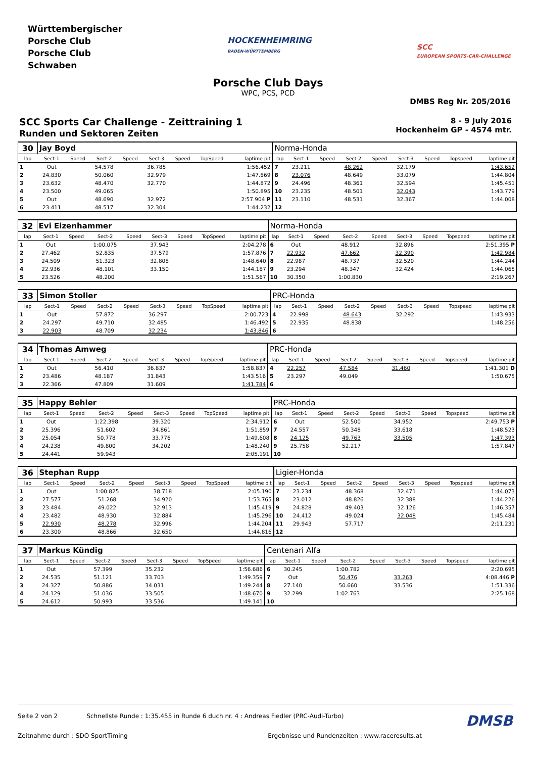Württembergischer
Porsche Club
Porsche Club
Schwaben
HOCKENHEIMRING
BADEN-WÜRTTEMBERG
SCC
EUROPEAN SPORTS-CAR-CHALLENGE
Porsche Club Days
WPC, PCS, PCD
DMBS Reg Nr. 205/2016
SCC Sports Car Challenge - Zeittraining 1
Runden und Sektoren Zeiten
8 - 9 July 2016
Hockenheim GP - 4574 mtr.
| 30 | Jay Boyd | | | | | | | | Norma-Honda | | | | | | | | |
| lap | Sect-1 | Speed | Sect-2 | Speed | Sect-3 | Speed | TopSpeed | laptime pit | lap | Sect-1 | Speed | Sect-2 | Speed | Sect-3 | Speed | Topspeed | laptime pit |
| 1 | Out | | 54.578 | | 36.785 | | | 1:56.452 | 7 | 23.211 | | 48.262 | | 32.179 | | | 1:43.652 |
| 2 | 24.830 | | 50.060 | | 32.979 | | | 1:47.869 | 8 | 23.076 | | 48.649 | | 33.079 | | | 1:44.804 |
| 3 | 23.632 | | 48.470 | | 32.770 | | | 1:44.872 | 9 | 24.496 | | 48.361 | | 32.594 | | | 1:45.451 |
| 4 | 23.500 | | 49.065 | | | | | 1:50.895 | 10 | 23.235 | | 48.501 | | 32.043 | | | 1:43.779 |
| 5 | Out | | 48.690 | | 32.972 | | | 2:57.904 P | 11 | 23.110 | | 48.531 | | 32.367 | | | 1:44.008 |
| 6 | 23.411 | | 48.517 | | 32.304 | | | 1:44.232 | 12 | | | | | | | | |
| 32 | Evi Eizenhammer | | | | | | | | Norma-Honda | | | | | | | | |
| lap | Sect-1 | Speed | Sect-2 | Speed | Sect-3 | Speed | TopSpeed | laptime pit | lap | Sect-1 | Speed | Sect-2 | Speed | Sect-3 | Speed | Topspeed | laptime pit |
| 1 | Out | | 1:00.075 | | 37.943 | | | 2:04.278 | 6 | Out | | 48.912 | | 32.896 | | | 2:51.395 P |
| 2 | 27.462 | | 52.835 | | 37.579 | | | 1:57.876 | 7 | 22.932 | | 47.662 | | 32.390 | | | 1:42.984 |
| 3 | 24.509 | | 51.323 | | 32.808 | | | 1:48.640 | 8 | 22.987 | | 48.737 | | 32.520 | | | 1:44.244 |
| 4 | 22.936 | | 48.101 | | 33.150 | | | 1:44.187 | 9 | 23.294 | | 48.347 | | 32.424 | | | 1:44.065 |
| 5 | 23.526 | | 48.200 | | | | | 1:51.567 | 10 | 30.350 | | 1:00.830 | | | | | 2:19.267 |
| 33 | Simon Stoller | | | | | | | | PRC-Honda | | | | | | | | |
| lap | Sect-1 | Speed | Sect-2 | Speed | Sect-3 | Speed | TopSpeed | laptime pit | lap | Sect-1 | Speed | Sect-2 | Speed | Sect-3 | Speed | Topspeed | laptime pit |
| 1 | Out | | 57.872 | | 36.297 | | | 2:00.723 | 4 | 22.998 | | 48.643 | | 32.292 | | | 1:43.933 |
| 2 | 24.297 | | 49.710 | | 32.485 | | | 1:46.492 | 5 | 22.935 | | 48.838 | | | | | 1:48.256 |
| 3 | 22.903 | | 48.709 | | 32.234 | | | 1:43.846 | 6 | | | | | | | | |
| 34 | Thomas Amweg | | | | | | | | PRC-Honda | | | | | | | | |
| lap | Sect-1 | Speed | Sect-2 | Speed | Sect-3 | Speed | TopSpeed | laptime pit | lap | Sect-1 | Speed | Sect-2 | Speed | Sect-3 | Speed | Topspeed | laptime pit |
| 1 | Out | | 56.410 | | 36.837 | | | 1:58.837 | 4 | 22.257 | | 47.584 | | 31.460 | | | 1:41.301 D |
| 2 | 23.486 | | 48.187 | | 31.843 | | | 1:43.516 | 5 | 23.297 | | 49.049 | | | | | 1:50.675 |
| 3 | 22.366 | | 47.809 | | 31.609 | | | 1:41.784 | 6 | | | | | | | | |
| 35 | Happy Behler | | | | | | | | PRC-Honda | | | | | | | | |
| lap | Sect-1 | Speed | Sect-2 | Speed | Sect-3 | Speed | TopSpeed | laptime pit | lap | Sect-1 | Speed | Sect-2 | Speed | Sect-3 | Speed | Topspeed | laptime pit |
| 1 | Out | | 1:22.398 | | 39.320 | | | 2:34.912 | 6 | Out | | 52.500 | | 34.952 | | | 2:49.753 P |
| 2 | 25.396 | | 51.602 | | 34.861 | | | 1:51.859 | 7 | 24.557 | | 50.348 | | 33.618 | | | 1:48.523 |
| 3 | 25.054 | | 50.778 | | 33.776 | | | 1:49.608 | 8 | 24.125 | | 49.763 | | 33.505 | | | 1:47.393 |
| 4 | 24.238 | | 49.800 | | 34.202 | | | 1:48.240 | 9 | 25.758 | | 52.217 | | | | | 1:57.847 |
| 5 | 24.441 | | 59.943 | | | | | 2:05.191 | 10 | | | | | | | | |
| 36 | Stephan Rupp | | | | | | | | Ligier-Honda | | | | | | | | |
| lap | Sect-1 | Speed | Sect-2 | Speed | Sect-3 | Speed | TopSpeed | laptime pit | lap | Sect-1 | Speed | Sect-2 | Speed | Sect-3 | Speed | Topspeed | laptime pit |
| 1 | Out | | 1:00.825 | | 38.718 | | | 2:05.190 | 7 | 23.234 | | 48.368 | | 32.471 | | | 1:44.073 |
| 2 | 27.577 | | 51.268 | | 34.920 | | | 1:53.765 | 8 | 23.012 | | 48.826 | | 32.388 | | | 1:44.226 |
| 3 | 23.484 | | 49.022 | | 32.913 | | | 1:45.419 | 9 | 24.828 | | 49.403 | | 32.126 | | | 1:46.357 |
| 4 | 23.482 | | 48.930 | | 32.884 | | | 1:45.296 | 10 | 24.412 | | 49.024 | | 32.048 | | | 1:45.484 |
| 5 | 22.930 | | 48.278 | | 32.996 | | | 1:44.204 | 11 | 29.943 | | 57.717 | | | | | 2:11.231 |
| 6 | 23.300 | | 48.866 | | 32.650 | | | 1:44.816 | 12 | | | | | | | | |
| 37 | Markus Kündig | | | | | | | | Centenari Alfa | | | | | | | | |
| lap | Sect-1 | Speed | Sect-2 | Speed | Sect-3 | Speed | TopSpeed | laptime pit | lap | Sect-1 | Speed | Sect-2 | Speed | Sect-3 | Speed | Topspeed | laptime pit |
| 1 | Out | | 57.399 | | 35.232 | | | 1:56.686 | 6 | 30.245 | | 1:00.782 | | | | | 2:20.695 |
| 2 | 24.535 | | 51.121 | | 33.703 | | | 1:49.359 | 7 | Out | | 50.476 | | 33.263 | | | 4:08.446 P |
| 3 | 24.327 | | 50.886 | | 34.031 | | | 1:49.244 | 8 | 27.140 | | 50.660 | | 33.536 | | | 1:51.336 |
| 4 | 24.129 | | 51.036 | | 33.505 | | | 1:48.670 | 9 | 32.299 | | 1:02.763 | | | | | 2:25.168 |
| 5 | 24.612 | | 50.993 | | 33.536 | | | 1:49.141 | 10 | | | | | | | | |
Seite 2 von 2 Schnellste Runde : 1:35.455 in Runde 6 duch nr. 4 : Andreas Fiedler (PRC-Audi-Turbo) DMSB
Zeitnahme durch : SDO SportTiming Ergebnisse und Rundenzeiten : www.raceresults.at